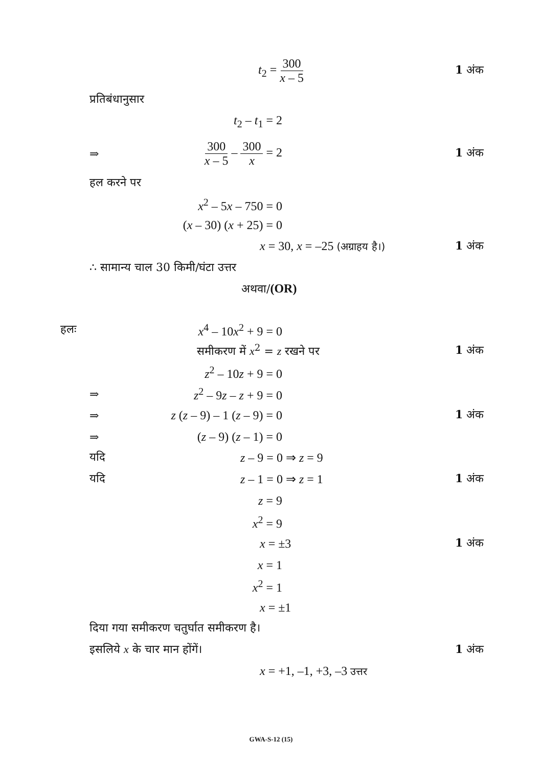t<sub>2</sub> = 300 x – 5 1 अंक
प्रतिबंधानुसार
t<sub>2</sub> – t<sub>1</sub> = 2
⇒ 300 x – 5 – 300 x = 2 1 अंक
हल करने पर
x<sup>2</sup> – 5x – 750 = 0
(x – 30) (x + 25) = 0
x = 30, x = –25 (अग्राहय है।) 1 अंक
∴ सामान्य चाल 30 किमी/घंटा उत्तर
अथवा/(OR)
हलः x<sup>4</sup> – 10x<sup>2</sup> + 9 = 0
समीकरण में x<sup>2</sup> = z रखने पर 1 अंक
z<sup>2</sup> – 10z + 9 = 0
⇒ z<sup>2</sup> – 9z – z + 9 = 0
⇒ z (z – 9) – 1 (z – 9) = 0 1 अंक
⇒ (z – 9) (z – 1) = 0
यदि z – 9 = 0 ⇒ z = 9
यदि z – 1 = 0 ⇒ z = 1 1 अंक
z = 9
x<sup>2</sup> = 9
x = ±3 1 अंक
x = 1
x<sup>2</sup> = 1
x = ±1
दिया गया समीकरण चतुर्घात समीकरण है।
इसलिये x के चार मान होंगें। 1 अंक
x = +1, –1, +3, –3 उत्तर
GWA-S-12 (15)